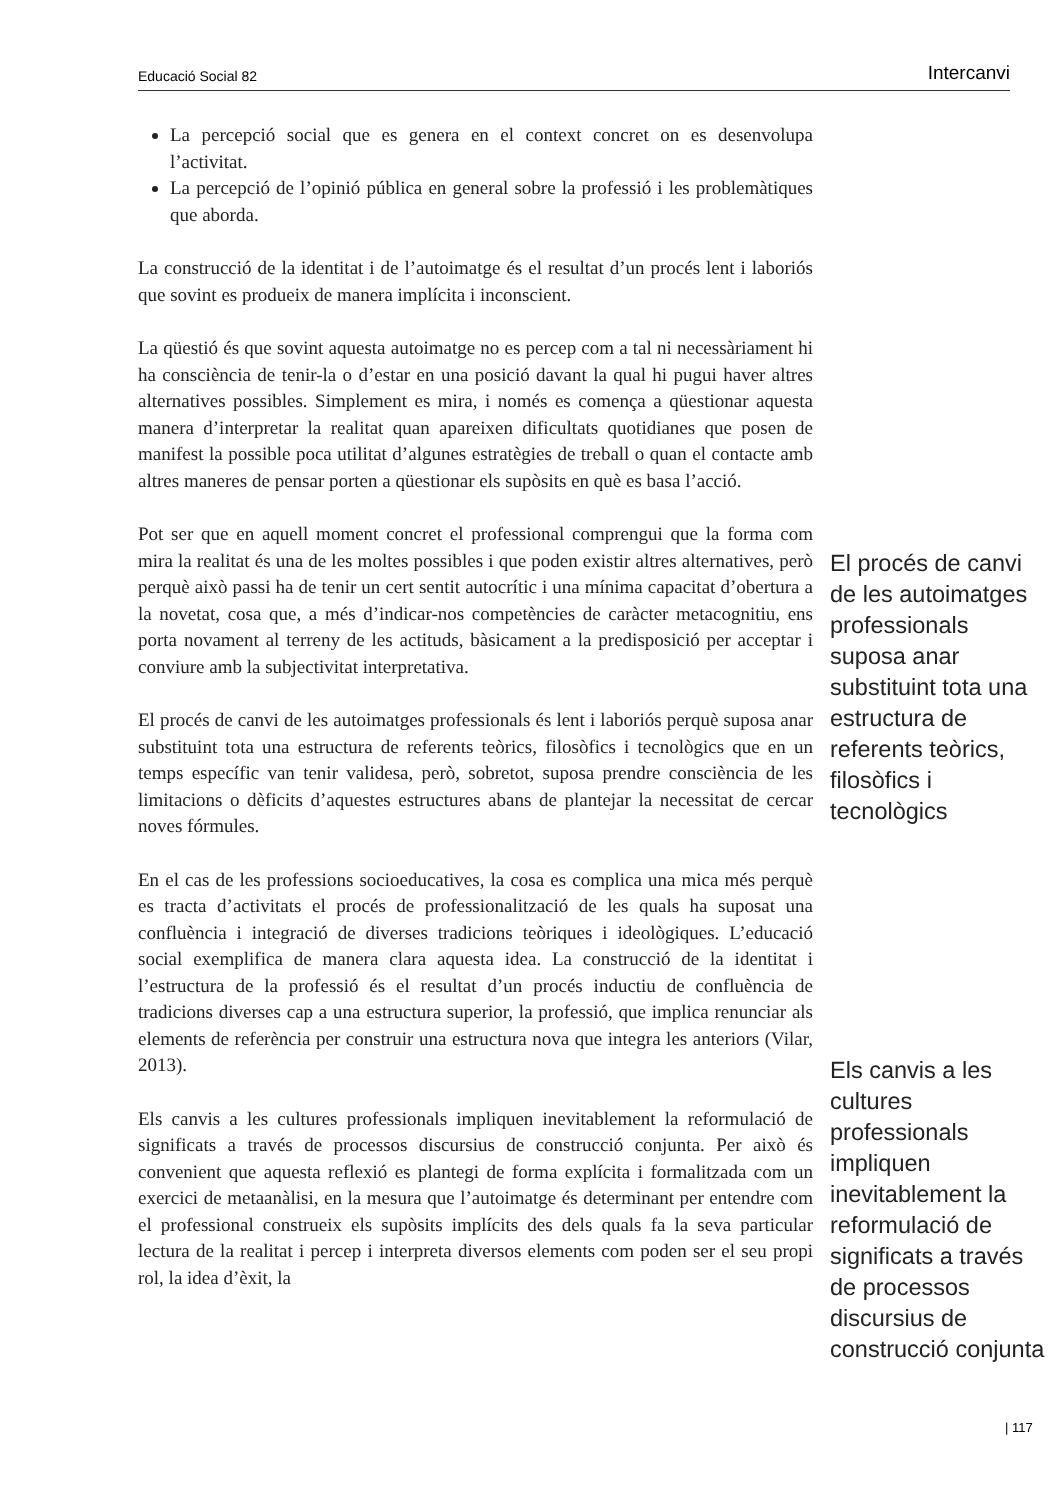Educació Social 82 Intercanvi
La percepció social que es genera en el context concret on es desenvolupa l’activitat.
La percepció de l’opinió pública en general sobre la professió i les problemàtiques que aborda.
La construcció de la identitat i de l’autoimatge és el resultat d’un procés lent i laboriós que sovint es produeix de manera implícita i inconscient.
La qüestió és que sovint aquesta autoimatge no es percep com a tal ni necessàriament hi ha consciència de tenir-la o d’estar en una posició davant la qual hi pugui haver altres alternatives possibles. Simplement es mira, i només es comença a qüestionar aquesta manera d’interpretar la realitat quan apareixen dificultats quotidianes que posen de manifest la possible poca utilitat d’algunes estratègies de treball o quan el contacte amb altres maneres de pensar porten a qüestionar els supòsits en què es basa l’acció.
Pot ser que en aquell moment concret el professional comprengui que la forma com mira la realitat és una de les moltes possibles i que poden existir altres alternatives, però perquè això passi ha de tenir un cert sentit autocrític i una mínima capacitat d’obertura a la novetat, cosa que, a més d’indicar-nos competències de caràcter metacognitiu, ens porta novament al terreny de les actituds, bàsicament a la predisposició per acceptar i conviure amb la subjectivitat interpretativa.
El procés de canvi de les autoimatges professionals és lent i laboriós perquè suposa anar substituint tota una estructura de referents teòrics, filosòfics i tecnològics que en un temps específic van tenir validesa, però, sobretot, suposa prendre consciència de les limitacions o dèficits d’aquestes estructures abans de plantejar la necessitat de cercar noves fórmules.
En el cas de les professions socioeducatives, la cosa es complica una mica més perquè es tracta d’activitats el procés de professionalització de les quals ha suposat una confluència i integració de diverses tradicions teòriques i ideològiques. L’educació social exemplifica de manera clara aquesta idea. La construcció de la identitat i l’estructura de la professió és el resultat d’un procés inductiu de confluència de tradicions diverses cap a una estructura superior, la professió, que implica renunciar als elements de referència per construir una estructura nova que integra les anteriors (Vilar, 2013).
Els canvis a les cultures professionals impliquen inevitablement la reformulació de significats a través de processos discursius de construcció conjunta. Per això és convenient que aquesta reflexió es plantegi de forma explícita i formalitzada com un exercici de metaanàlisi, en la mesura que l’autoimatge és determinant per entendre com el professional construeix els supòsits implícits des dels quals fa la seva particular lectura de la realitat i percep i interpreta diversos elements com poden ser el seu propi rol, la idea d’èxit, la
El procés de canvi de les autoimatges professionals suposa anar substituint tota una estructura de referents teòrics, filosòfics i tecnològics
Els canvis a les cultures professionals impliquen inevitablement la reformulació de significats a través de processos discursius de construcció conjunta
| 117